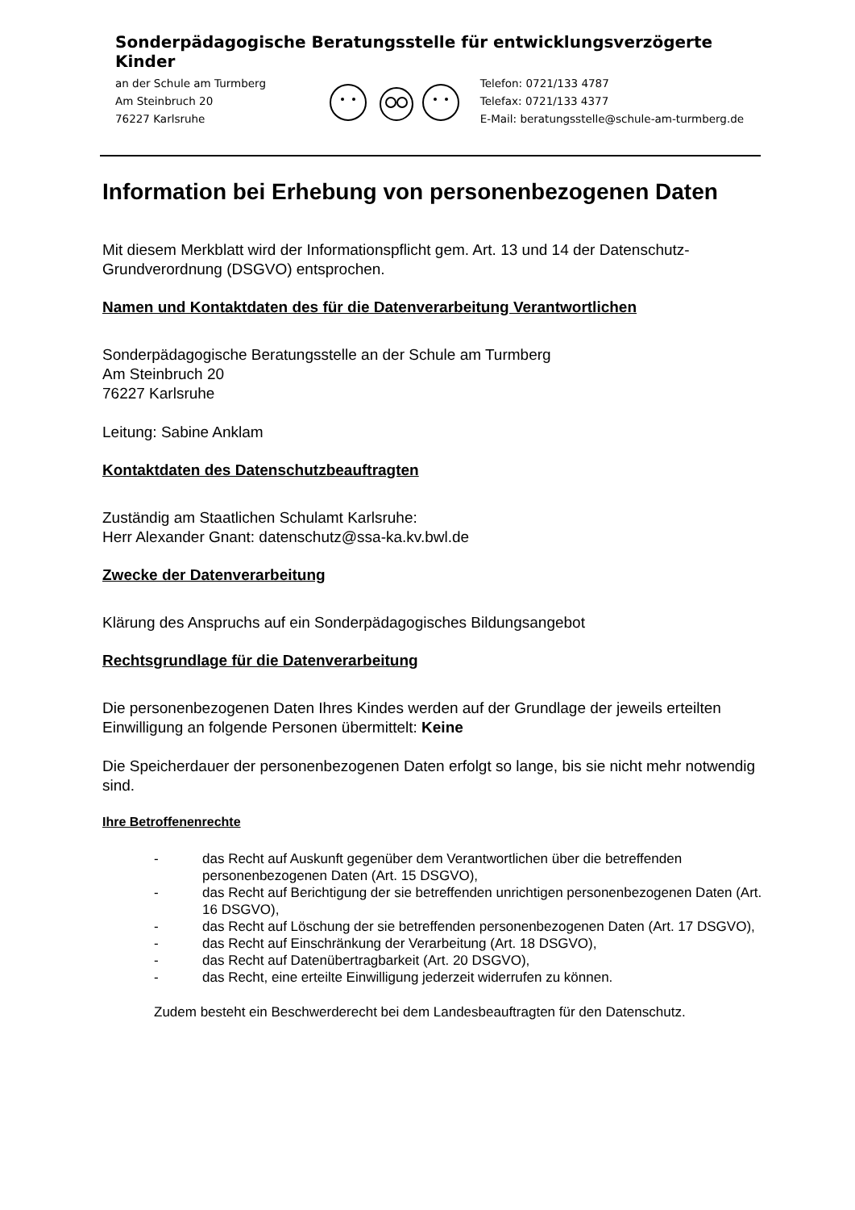Sonderpädagogische Beratungsstelle für entwicklungsverzögerte Kinder
an der Schule am Turmberg
Am Steinbruch 20
76227 Karlsruhe
Telefon: 0721/133 4787
Telefax: 0721/133 4377
E-Mail: beratungsstelle@schule-am-turmberg.de
Information bei Erhebung von personenbezogenen Daten
Mit diesem Merkblatt wird der Informationspflicht gem. Art. 13 und 14 der Datenschutz-Grundverordnung (DSGVO) entsprochen.
Namen und Kontaktdaten des für die Datenverarbeitung Verantwortlichen
Sonderpädagogische Beratungsstelle an der Schule am Turmberg
Am Steinbruch 20
76227 Karlsruhe
Leitung: Sabine Anklam
Kontaktdaten des Datenschutzbeauftragten
Zuständig am Staatlichen Schulamt Karlsruhe:
Herr Alexander Gnant: datenschutz@ssa-ka.kv.bwl.de
Zwecke der Datenverarbeitung
Klärung des Anspruchs auf ein Sonderpädagogisches Bildungsangebot
Rechtsgrundlage für die Datenverarbeitung
Die personenbezogenen Daten Ihres Kindes werden auf der Grundlage der jeweils erteilten Einwilligung an folgende Personen übermittelt: Keine
Die Speicherdauer der personenbezogenen Daten erfolgt so lange, bis sie nicht mehr notwendig sind.
Ihre Betroffenenrechte
- das Recht auf Auskunft gegenüber dem Verantwortlichen über die betreffenden personenbezogenen Daten (Art. 15 DSGVO),
- das Recht auf Berichtigung der sie betreffenden unrichtigen personenbezogenen Daten (Art. 16 DSGVO),
- das Recht auf Löschung der sie betreffenden personenbezogenen Daten (Art. 17 DSGVO),
- das Recht auf Einschränkung der Verarbeitung (Art. 18 DSGVO),
- das Recht auf Datenübertragbarkeit (Art. 20 DSGVO),
- das Recht, eine erteilte Einwilligung jederzeit widerrufen zu können.
Zudem besteht ein Beschwerderecht bei dem Landesbeauftragten für den Datenschutz.